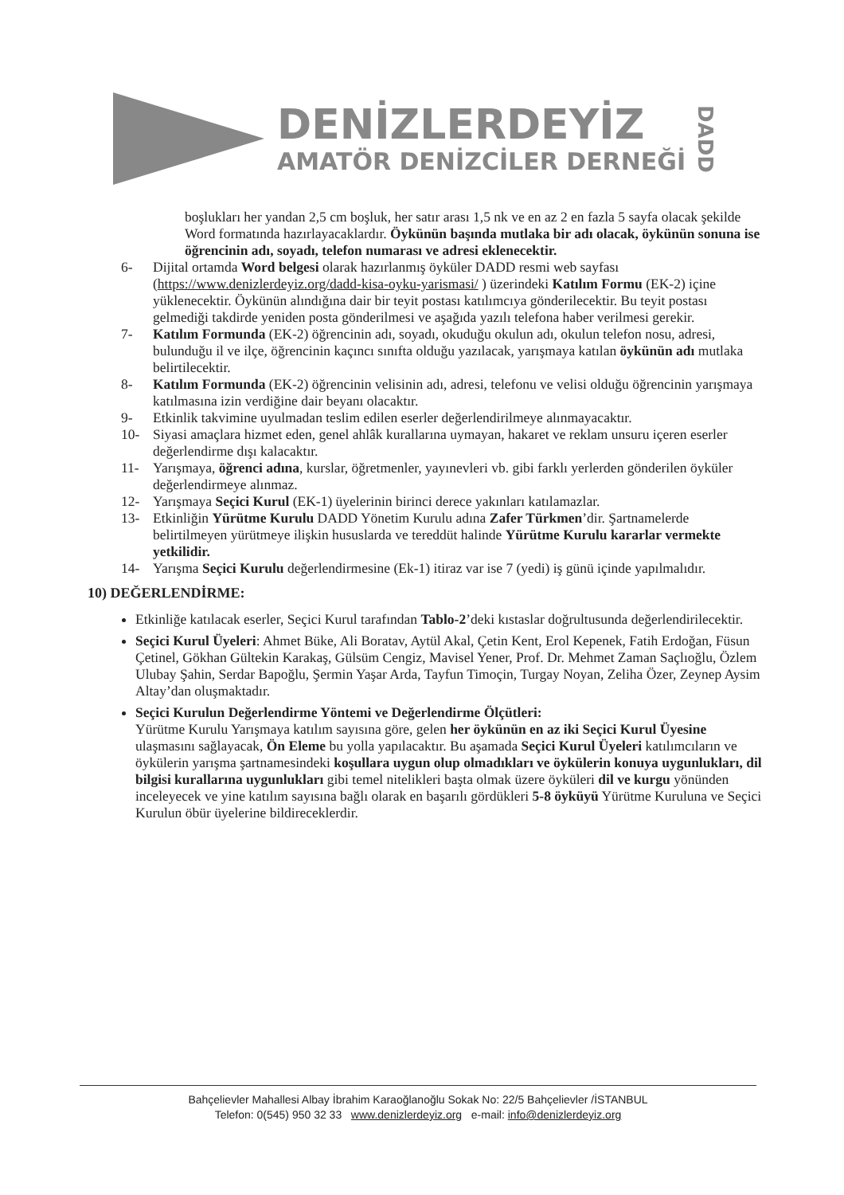DENİZLERDEYİZ
AMATÖR DENİZCİLER DERNEĞİ
DADD
boşlukları her yandan 2,5 cm boşluk, her satır arası 1,5 nk ve en az 2 en fazla 5 sayfa olacak şekilde Word formatında hazırlayacaklardır. Öykünün başında mutlaka bir adı olacak, öykünün sonuna ise öğrencinin adı, soyadı, telefon numarası ve adresi eklenecektir.
6- Dijital ortamda Word belgesi olarak hazırlanmış öyküler DADD resmi web sayfası (https://www.denizlerdeyiz.org/dadd-kisa-oyku-yarismasi/ ) üzerindeki Katılım Formu (EK-2) içine yüklenecektir. Öykünün alındığına dair bir teyit postası katılımcıya gönderilecektir. Bu teyit postası gelmediği takdirde yeniden posta gönderilmesi ve aşağıda yazılı telefona haber verilmesi gerekir.
7- Katılım Formunda (EK-2) öğrencinin adı, soyadı, okuduğu okulun adı, okulun telefon nosu, adresi, bulunduğu il ve ilçe, öğrencinin kaçıncı sınıfta olduğu yazılacak, yarışmaya katılan öykünün adı mutlaka belirtilecektir.
8- Katılım Formunda (EK-2) öğrencinin velisinin adı, adresi, telefonu ve velisi olduğu öğrencinin yarışmaya katılmasına izin verdiğine dair beyanı olacaktır.
9- Etkinlik takvimine uyulmadan teslim edilen eserler değerlendirilmeye alınmayacaktır.
10- Siyasi amaçlara hizmet eden, genel ahlâk kurallarına uymayan, hakaret ve reklam unsuru içeren eserler değerlendirme dışı kalacaktır.
11- Yarışmaya, öğrenci adına, kurslar, öğretmenler, yayınevleri vb. gibi farklı yerlerden gönderilen öyküler değerlendirmeye alınmaz.
12- Yarışmaya Seçici Kurul (EK-1) üyelerinin birinci derece yakınları katılamazlar.
13- Etkinliğin Yürütme Kurulu DADD Yönetim Kurulu adına Zafer Türkmen’dir. Şartnamelerde belirtilmeyen yürütmeye ilişkin hususlarda ve tereddüt halinde Yürütme Kurulu kararlar vermekte yetkilidir.
14- Yarışma Seçici Kurulu değerlendirmesine (Ek-1) itiraz var ise 7 (yedi) iş günü içinde yapılmalıdır.
10) DEĞERLENDİRME:
Etkinliğe katılacak eserler, Seçici Kurul tarafından Tablo-2’deki kıstaslar doğrultusunda değerlendirilecektir.
Seçici Kurul Üyeleri: Ahmet Büke, Ali Boratav, Aytül Akal, Çetin Kent, Erol Kepenek, Fatih Erdoğan, Füsun Çetinel, Gökhan Gültekin Karakaş, Gülsüm Cengiz, Mavisel Yener, Prof. Dr. Mehmet Zaman Saçlıoğlu, Özlem Ulubay Şahin, Serdar Bapoğlu, Şermin Yaşar Arda, Tayfun Timoçin, Turgay Noyan, Zeliha Özer, Zeynep Aysim Altay’dan oluşmaktadır.
Seçici Kurulun Değerlendirme Yöntemi ve Değerlendirme Ölçütleri:
Yürütme Kurulu Yarışmaya katılım sayısına göre, gelen her öykünün en az iki Seçici Kurul Üyesine ulaşmasını sağlayacak, Ön Eleme bu yolla yapılacaktır. Bu aşamada Seçici Kurul Üyeleri katılımcıların ve öykülerin yarışma şartnamesindeki koşullara uygun olup olmadıkları ve öykülerin konuya uygunlukları, dil bilgisi kurallarına uygunlukları gibi temel nitelikleri başta olmak üzere öyküleri dil ve kurgu yönünden inceleyecek ve yine katılım sayısına bağlı olarak en başarılı gördükleri 5-8 öyküyü Yürütme Kuruluna ve Seçici Kurulun öbür üyelerine bildireceklerdir.
Bahçelievler Mahallesi Albay İbrahim Karaoğlanoğlu Sokak No: 22/5 Bahçelievler /İSTANBUL
Telefon: 0(545) 950 32 33 www.denizlerdeyiz.org e-mail: info@denizlerdeyiz.org